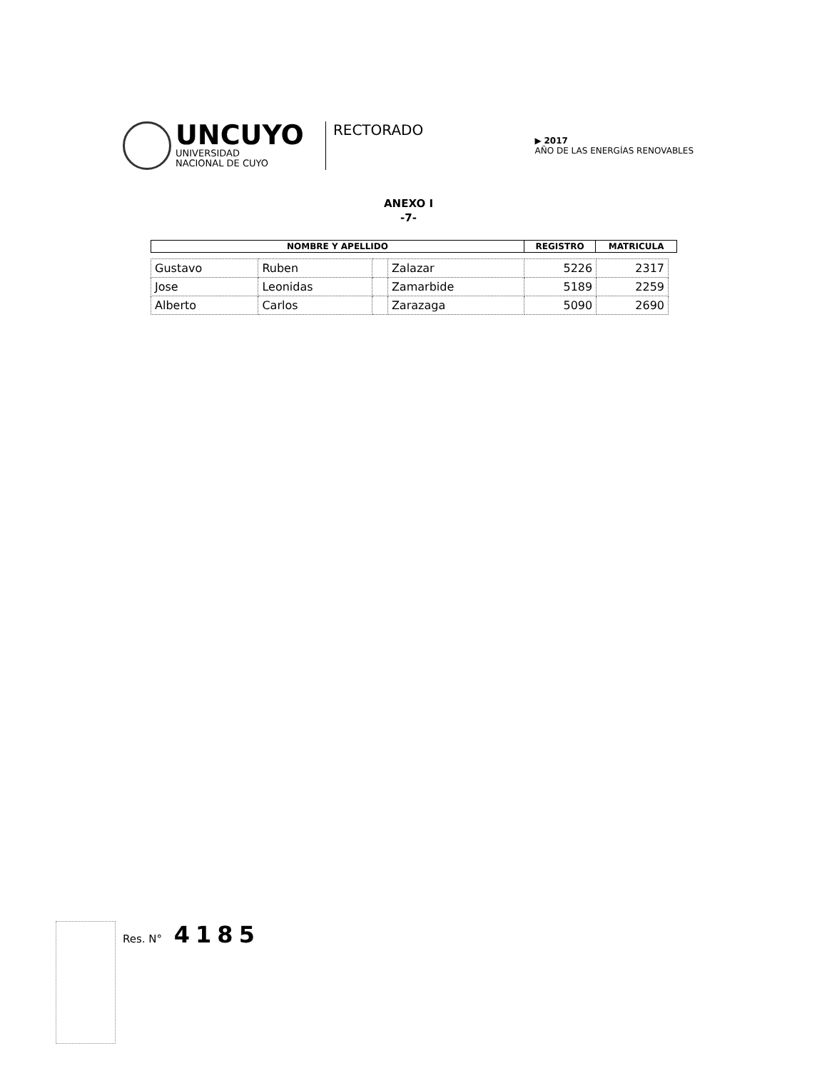UNCUYO
UNIVERSIDAD
NACIONAL DE CUYO
RECTORADO
▶ 2017
AÑO DE LAS ENERGÍAS RENOVABLES
ANEXO I
-7-
| NOMBRE Y APELLIDO | REGISTRO | MATRICULA |
| --- | --- | --- |
| Gustavo | Ruben | | Zalazar | 5226 | 2317 |
| Jose | Leonidas | | Zamarbide | 5189 | 2259 |
| Alberto | Carlos | | Zarazaga | 5090 | 2690 |
Res. N° 4185